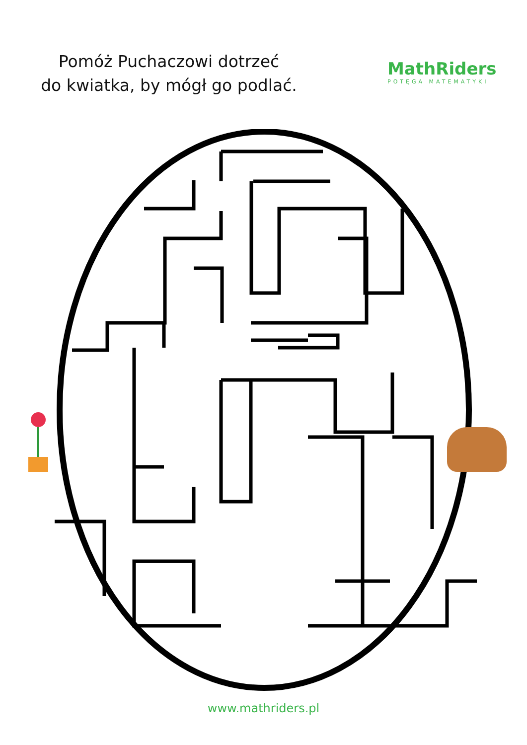Pomóż Puchaczowi dotrzeć
do kwiatka, by mógł go podlać.
MathRiders
POTĘGA MATEMATYKI
www.mathriders.pl